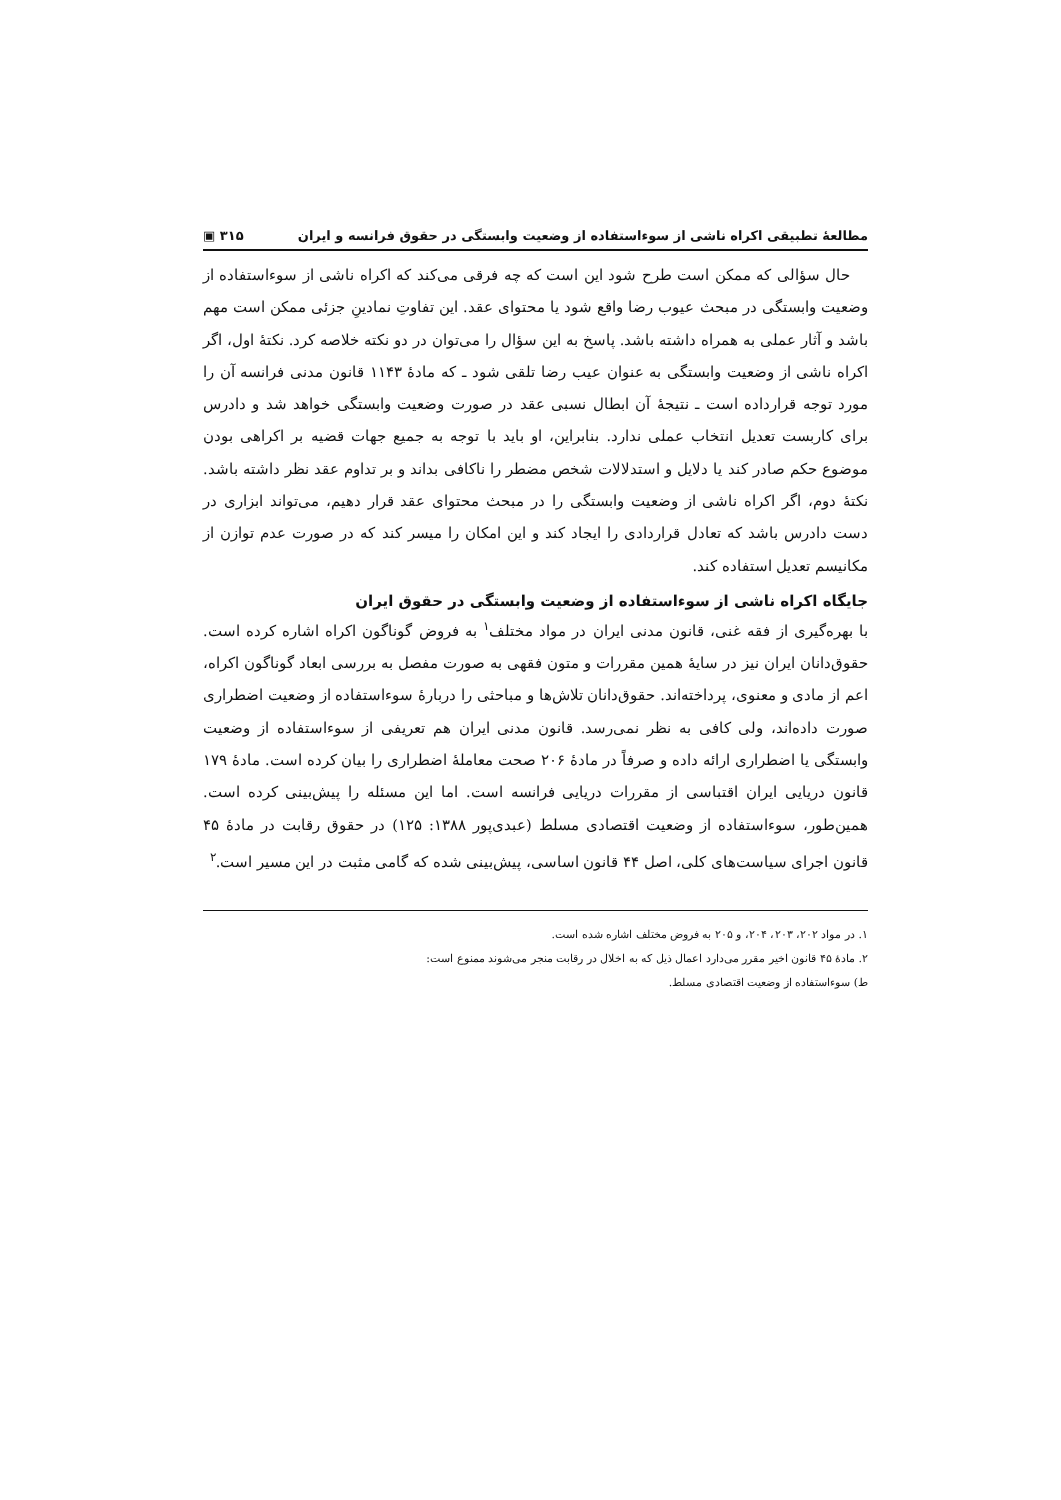مطالعهٔ تطبیقی اکراه ناشی از سوءاستفاده از وضعیت وابستگی در حقوق فرانسه و ایران ٣١۵ ▣
حال سؤالی که ممکن است طرح شود این است که چه فرقی می‌کند که اکراه ناشی از سوءاستفاده از وضعیت وابستگی در مبحث عیوب رضا واقع شود یا محتوای عقد. این تفاوتِ نمادینِ جزئی ممکن است مهم باشد و آثار عملی به همراه داشته باشد. پاسخ به این سؤال را می‌توان در دو نکته خلاصه کرد. نکتهٔ اول، اگر اکراه ناشی از وضعیت وابستگی به عنوان عیب رضا تلقی شود ـ که مادهٔ ١١۴٣ قانون مدنی فرانسه آن را مورد توجه قرارداده است ـ نتیجهٔ آن ابطال نسبی عقد در صورت وضعیت وابستگی خواهد شد و دادرس برای کاربست تعدیل انتخاب عملی ندارد. بنابراین، او باید با توجه به جمیع جهات قضیه بر اکراهی بودن موضوع حکم صادر کند یا دلایل و استدلالات شخص مضطر را ناکافی بداند و بر تداوم عقد نظر داشته باشد. نکتهٔ دوم، اگر اکراه ناشی از وضعیت وابستگی را در مبحث محتوای عقد قرار دهیم، می‌تواند ابزاری در دست دادرس باشد که تعادل قراردادی را ایجاد کند و این امکان را میسر کند که در صورت عدم توازن از مکانیسم تعدیل استفاده کند.
جایگاه اکراه ناشی از سوءاستفاده از وضعیت وابستگی در حقوق ایران
با بهره‌گیری از فقه غنی، قانون مدنی ایران در مواد مختلف<sup>١</sup> به فروض گوناگون اکراه اشاره کرده است. حقوق‌دانان ایران نیز در سایهٔ همین مقررات و متون فقهی به صورت مفصل به بررسی ابعاد گوناگون اکراه، اعم از مادی و معنوی، پرداخته‌اند. حقوق‌دانان تلاش‌ها و مباحثی را دربارهٔ سوءاستفاده از وضعیت اضطراری صورت داده‌اند، ولی کافی به نظر نمی‌رسد. قانون مدنی ایران هم تعریفی از سوءاستفاده از وضعیت وابستگی یا اضطراری ارائه داده و صرفاً در مادهٔ ٢٠۶ صحت معاملهٔ اضطراری را بیان کرده است. مادهٔ ١٧٩ قانون دریایی ایران اقتباسی از مقررات دریایی فرانسه است. اما این مسئله را پیش‌بینی کرده است. همین‌طور، سوءاستفاده از وضعیت اقتصادی مسلط (عبدی‌پور ١٣٨٨: ١٢۵) در حقوق رقابت در مادهٔ ۴۵ قانون اجرای سیاست‌های کلی، اصل ۴۴ قانون اساسی، پیش‌بینی شده که گامی مثبت در این مسیر است.<sup>٢</sup>
١. در مواد ٢٠٢، ٢٠٣، ٢٠۴، و ٢٠۵ به فروض مختلف اشاره شده است.
٢. مادهٔ ۴۵ قانون اخیر مقرر می‌دارد اعمال ذیل که به اخلال در رقابت منجر می‌شوند ممنوع است:
ط) سوءاستفاده از وضعیت اقتصادی مسلط.